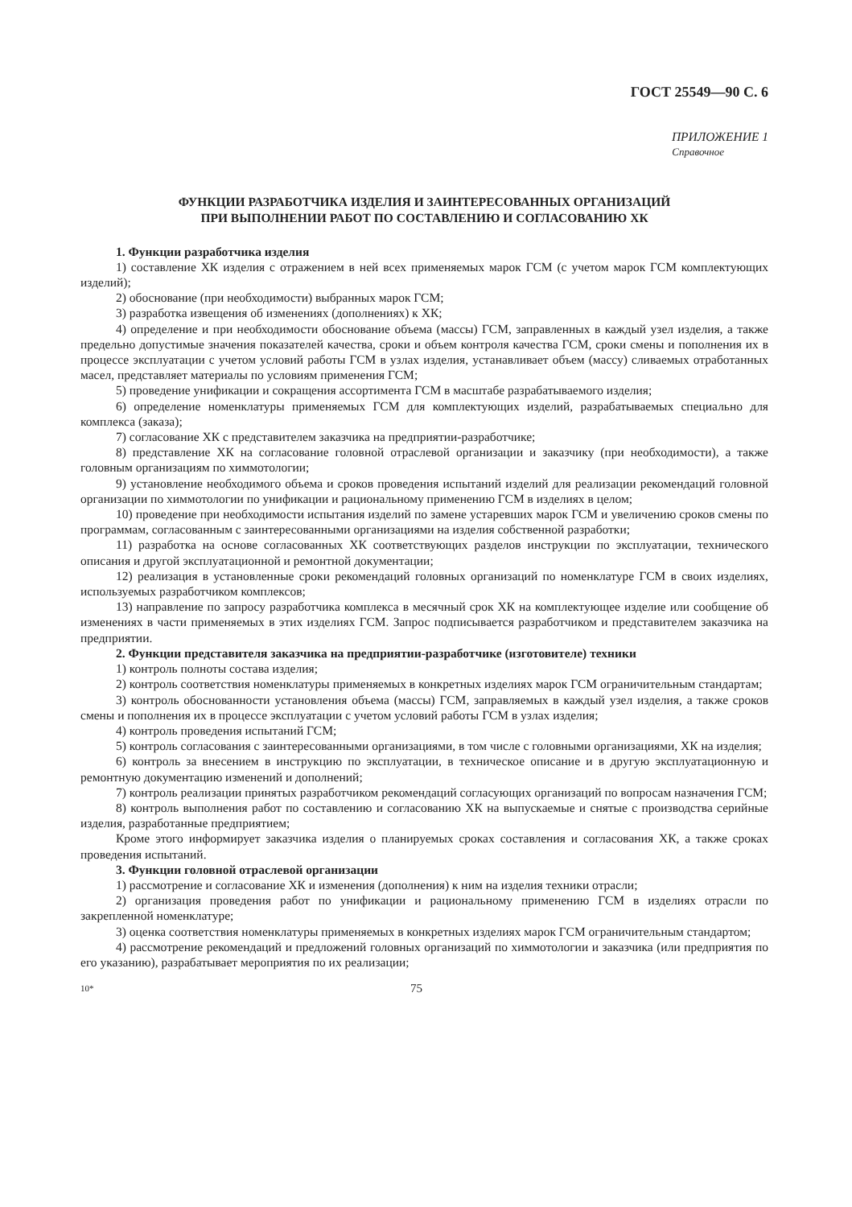ГОСТ 25549—90 С. 6
ПРИЛОЖЕНИЕ 1
Справочное
ФУНКЦИИ РАЗРАБОТЧИКА ИЗДЕЛИЯ И ЗАИНТЕРЕСОВАННЫХ ОРГАНИЗАЦИЙ
ПРИ ВЫПОЛНЕНИИ РАБОТ ПО СОСТАВЛЕНИЮ И СОГЛАСОВАНИЮ ХК
1. Функции разработчика изделия
1) составление ХК изделия с отражением в ней всех применяемых марок ГСМ (с учетом марок ГСМ комплектующих изделий);
2) обоснование (при необходимости) выбранных марок ГСМ;
3) разработка извещения об изменениях (дополнениях) к ХК;
4) определение и при необходимости обоснование объема (массы) ГСМ, заправленных в каждый узел изделия, а также предельно допустимые значения показателей качества, сроки и объем контроля качества ГСМ, сроки смены и пополнения их в процессе эксплуатации с учетом условий работы ГСМ в узлах изделия, устанавливает объем (массу) сливаемых отработанных масел, представляет материалы по условиям применения ГСМ;
5) проведение унификации и сокращения ассортимента ГСМ в масштабе разрабатываемого изделия;
6) определение номенклатуры применяемых ГСМ для комплектующих изделий, разрабатываемых специально для комплекса (заказа);
7) согласование ХК с представителем заказчика на предприятии-разработчике;
8) представление ХК на согласование головной отраслевой организации и заказчику (при необходимости), а также головным организациям по химмотологии;
9) установление необходимого объема и сроков проведения испытаний изделий для реализации рекомендаций головной организации по химмотологии по унификации и рациональному применению ГСМ в изделиях в целом;
10) проведение при необходимости испытания изделий по замене устаревших марок ГСМ и увеличению сроков смены по программам, согласованным с заинтересованными организациями на изделия собственной разработки;
11) разработка на основе согласованных ХК соответствующих разделов инструкции по эксплуатации, технического описания и другой эксплуатационной и ремонтной документации;
12) реализация в установленные сроки рекомендаций головных организаций по номенклатуре ГСМ в своих изделиях, используемых разработчиком комплексов;
13) направление по запросу разработчика комплекса в месячный срок ХК на комплектующее изделие или сообщение об изменениях в части применяемых в этих изделиях ГСМ. Запрос подписывается разработчиком и представителем заказчика на предприятии.
2. Функции представителя заказчика на предприятии-разработчике (изготовителе) техники
1) контроль полноты состава изделия;
2) контроль соответствия номенклатуры применяемых в конкретных изделиях марок ГСМ ограничительным стандартам;
3) контроль обоснованности установления объема (массы) ГСМ, заправляемых в каждый узел изделия, а также сроков смены и пополнения их в процессе эксплуатации с учетом условий работы ГСМ в узлах изделия;
4) контроль проведения испытаний ГСМ;
5) контроль согласования с заинтересованными организациями, в том числе с головными организациями, ХК на изделия;
6) контроль за внесением в инструкцию по эксплуатации, в техническое описание и в другую эксплуатационную и ремонтную документацию изменений и дополнений;
7) контроль реализации принятых разработчиком рекомендаций согласующих организаций по вопросам назначения ГСМ;
8) контроль выполнения работ по составлению и согласованию ХК на выпускаемые и снятые с производства серийные изделия, разработанные предприятием;
Кроме этого информирует заказчика изделия о планируемых сроках составления и согласования ХК, а также сроках проведения испытаний.
3. Функции головной отраслевой организации
1) рассмотрение и согласование ХК и изменения (дополнения) к ним на изделия техники отрасли;
2) организация проведения работ по унификации и рациональному применению ГСМ в изделиях отрасли по закрепленной номенклатуре;
3) оценка соответствия номенклатуры применяемых в конкретных изделиях марок ГСМ ограничительным стандартом;
4) рассмотрение рекомендаций и предложений головных организаций по химмотологии и заказчика (или предприятия по его указанию), разрабатывает мероприятия по их реализации;
10* 75